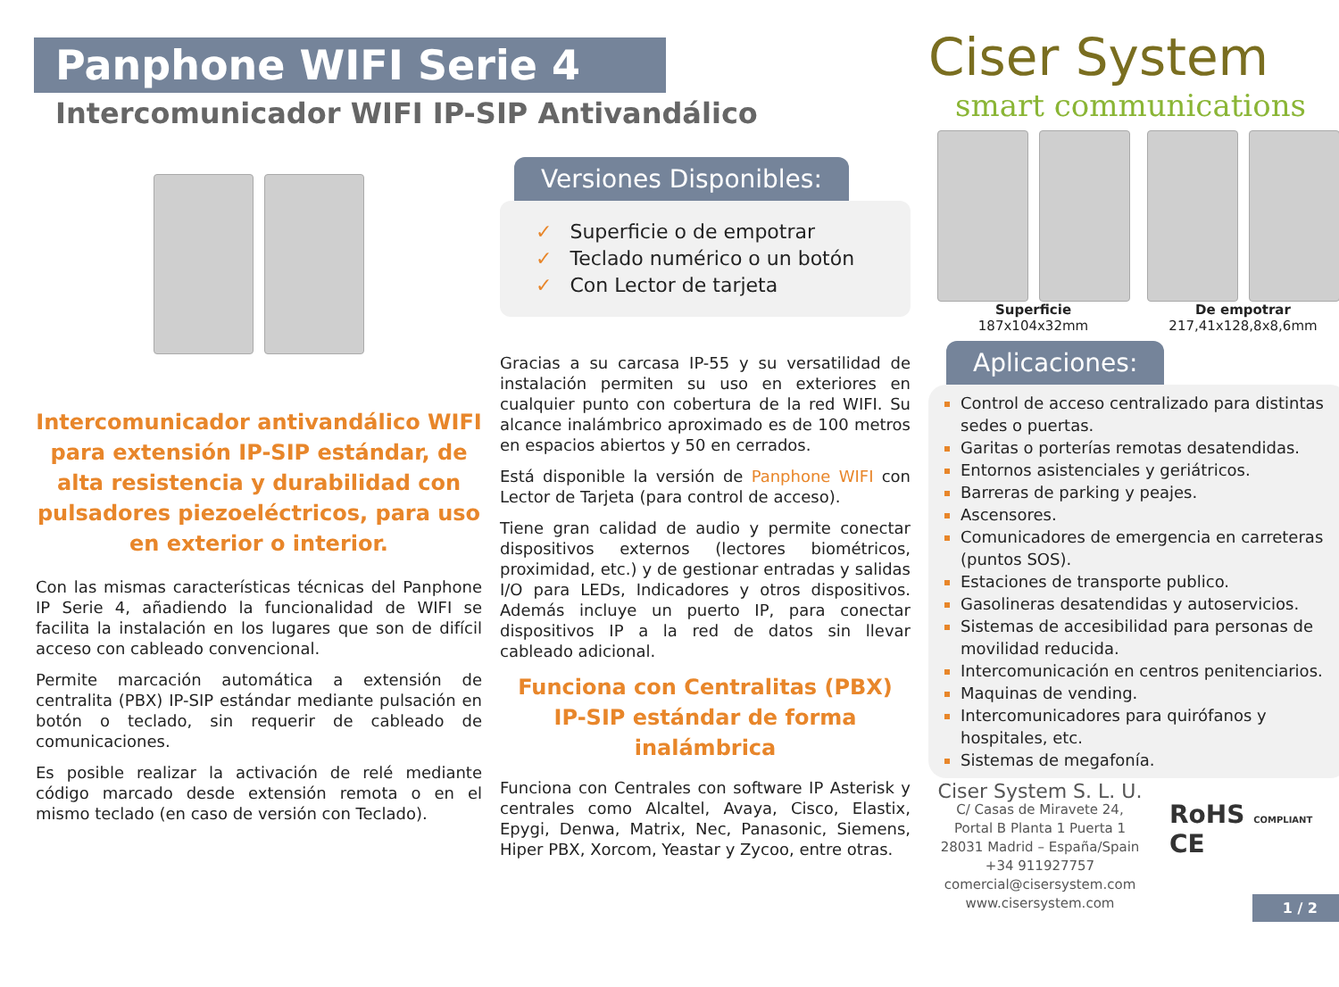Panphone WIFI Serie 4
Intercomunicador WIFI IP-SIP Antivandálico
Ciser System
smart communications
Intercomunicador antivandálico WIFI para extensión IP-SIP estándar, de alta resistencia y durabilidad con pulsadores piezoeléctricos, para uso en exterior o interior.
Con las mismas características técnicas del Panphone IP Serie 4, añadiendo la funcionalidad de WIFI se facilita la instalación en los lugares que son de difícil acceso con cableado convencional.
Permite marcación automática a extensión de centralita (PBX) IP-SIP estándar mediante pulsación en botón o teclado, sin requerir de cableado de comunicaciones.
Es posible realizar la activación de relé mediante código marcado desde extensión remota o en el mismo teclado (en caso de versión con Teclado).
Versiones Disponibles:
✓ Superficie o de empotrar
✓ Teclado numérico o un botón
✓ Con Lector de tarjeta
Gracias a su carcasa IP-55 y su versatilidad de instalación permiten su uso en exteriores en cualquier punto con cobertura de la red WIFI. Su alcance inalámbrico aproximado es de 100 metros en espacios abiertos y 50 en cerrados.
Está disponible la versión de Panphone WIFI con Lector de Tarjeta (para control de acceso).
Tiene gran calidad de audio y permite conectar dispositivos externos (lectores biométricos, proximidad, etc.) y de gestionar entradas y salidas I/O para LEDs, Indicadores y otros dispositivos. Además incluye un puerto IP, para conectar dispositivos IP a la red de datos sin llevar cableado adicional.
Funciona con Centralitas (PBX) IP-SIP estándar de forma inalámbrica
Funciona con Centrales con software IP Asterisk y centrales como Alcaltel, Avaya, Cisco, Elastix, Epygi, Denwa, Matrix, Nec, Panasonic, Siemens, Hiper PBX, Xorcom, Yeastar y Zycoo, entre otras.
Superficie
187x104x32mm
De empotrar
217,41x128,8x8,6mm
Aplicaciones:
Control de acceso centralizado para distintas sedes o puertas.
Garitas o porterías remotas desatendidas.
Entornos asistenciales y geriátricos.
Barreras de parking y peajes.
Ascensores.
Comunicadores de emergencia en carreteras (puntos SOS).
Estaciones de transporte publico.
Gasolineras desatendidas y autoservicios.
Sistemas de accesibilidad para personas de movilidad reducida.
Intercomunicación en centros penitenciarios.
Maquinas de vending.
Intercomunicadores para quirófanos y hospitales, etc.
Sistemas de megafonía.
Ciser System S. L. U.
C/ Casas de Miravete 24,
Portal B Planta 1 Puerta 1
28031 Madrid – España/Spain
+34 911927757
comercial@cisersystem.com
www.cisersystem.com
RoHS COMPLIANT CE
1 / 2